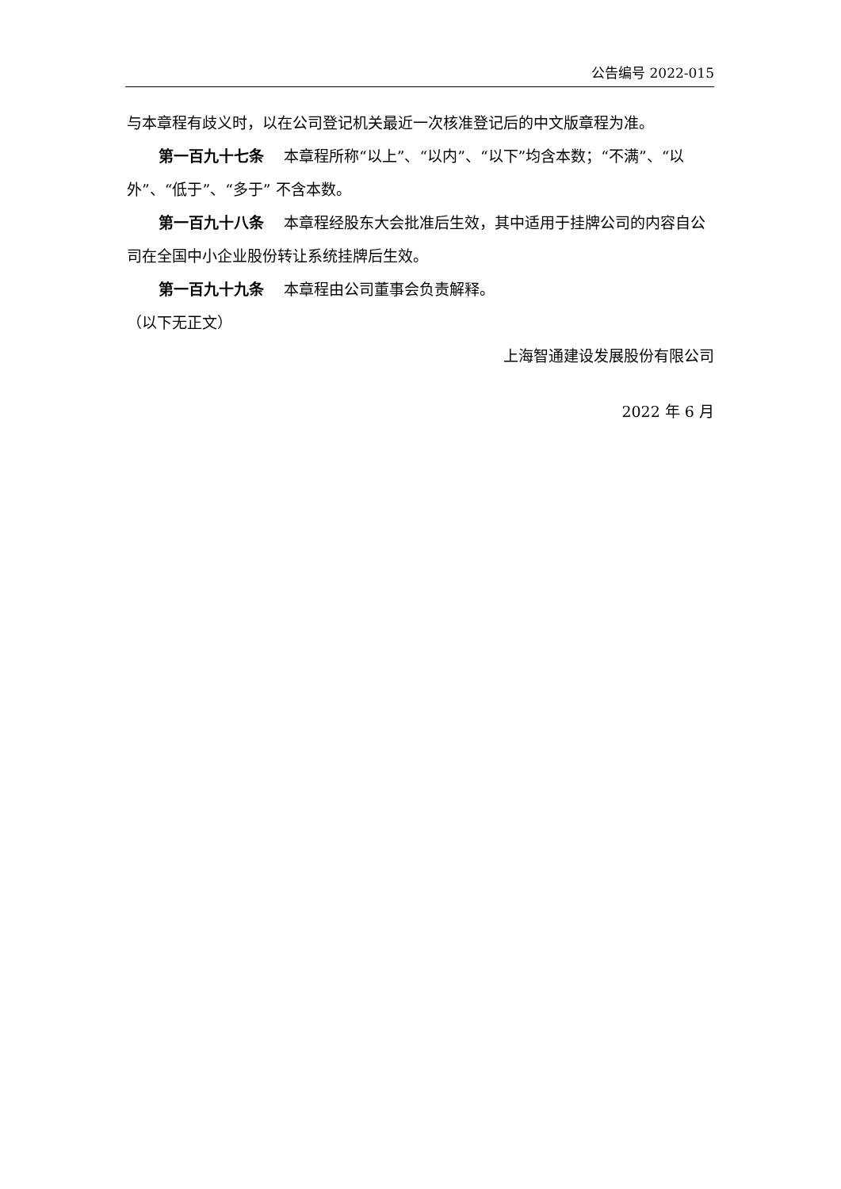公告编号 2022-015
与本章程有歧义时，以在公司登记机关最近一次核准登记后的中文版章程为准。
第一百九十七条　 本章程所称“以上”、“以内”、“以下”均含本数；“不满”、“以外”、“低于”、“多于” 不含本数。
第一百九十八条　 本章程经股东大会批准后生效，其中适用于挂牌公司的内容自公司在全国中小企业股份转让系统挂牌后生效。
第一百九十九条　 本章程由公司董事会负责解释。
（以下无正文）
上海智通建设发展股份有限公司
2022 年 6 月